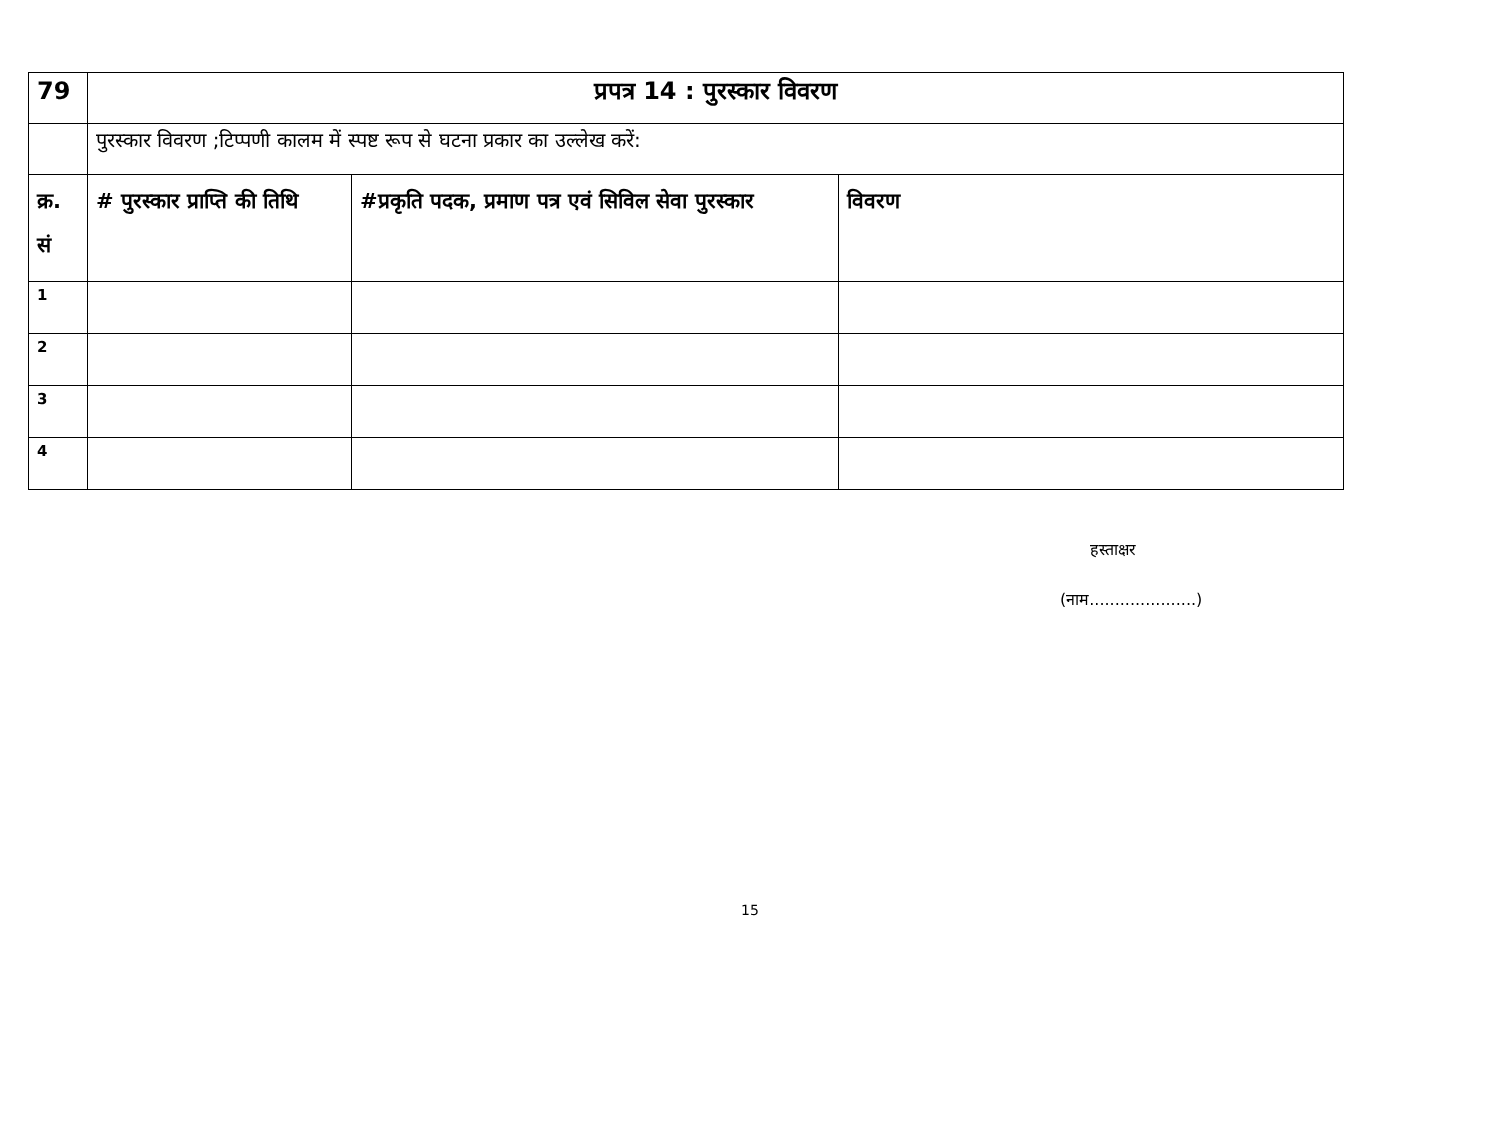| 79 | प्रपत्र 14 : पुरस्कार विवरण | | |
| | पुरस्कार विवरण ;टिप्पणी कालम में स्पष्ट रूप से घटना प्रकार का उल्लेख करें: | | |
| क्र. सं | # पुरस्कार प्राप्ति की तिथि | #प्रकृति पदक, प्रमाण पत्र एवं सिविल सेवा पुरस्कार | विवरण |
| 1 | | | |
| 2 | | | |
| 3 | | | |
| 4 | | | |
हस्ताक्षर
(नाम.....................)
15